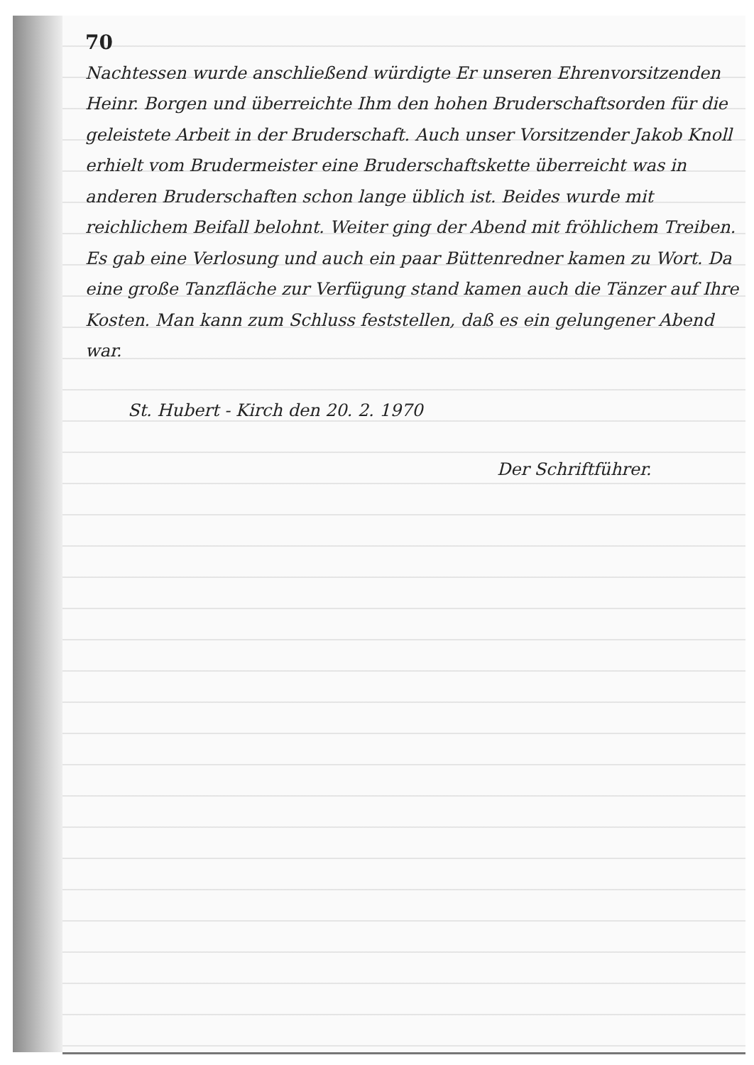70
Nachtessen wurde anschließend würdigte Er unseren Ehrenvorsitzenden Heinr. Borgen und überreichte Ihm den hohen Bruderschaftsorden für die geleistete Arbeit in der Bruderschaft. Auch unser Vorsitzender Jakob Knoll erhielt vom Brudermeister eine Bruderschaftskette überreicht was in anderen Bruderschaften schon lange üblich ist. Beides wurde mit reichlichem Beifall belohnt. Weiter ging der Abend mit fröhlichem Treiben. Es gab eine Verlosung und auch ein paar Büttenredner kamen zu Wort. Da eine große Tanzfläche zur Verfügung stand kamen auch die Tänzer auf Ihre Kosten. Man kann zum Schluss feststellen, daß es ein gelungener Abend war.
St. Hubert - Kirch den 20. 2. 1970
Der Schriftführer.